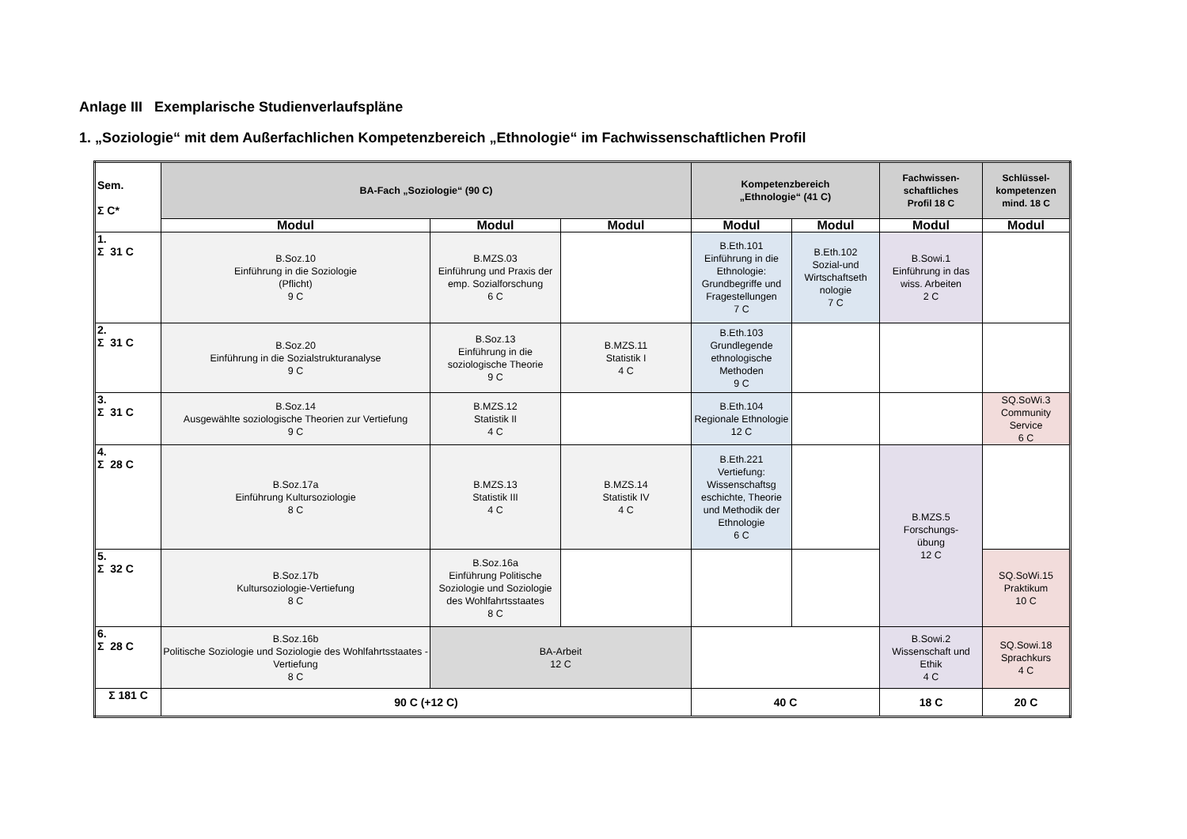Anlage III Exemplarische Studienverlaufspläne
1. „Soziologie“ mit dem Außerfachlichen Kompetenzbereich „Ethnologie“ im Fachwissenschaftlichen Profil
| Sem. Σ C* | BA-Fach „Soziologie“ (90 C) | | | Kompetenzbereich „Ethnologie“ (41 C) | | Fachwissen- schaftliches Profil 18 C | Schlüssel- kompetenzen mind. 18 C |
| --- | --- | --- | --- | --- | --- | --- | --- |
| | Modul | Modul | Modul | Modul | Modul | Modul | Modul |
| 1. Σ 31 C | B.Soz.10 Einführung in die Soziologie (Pflicht) 9 C | B.MZS.03 Einführung und Praxis der emp. Sozialforschung 6 C | | B.Eth.101 Einführung in die Ethnologie: Grundbegriffe und Fragestellungen 7 C | B.Eth.102 Sozial-und Wirtschaftseth nologie 7 C | B.Sowi.1 Einführung in das wiss. Arbeiten 2 C | |
| 2. Σ 31 C | B.Soz.20 Einführung in die Sozialstrukturanalyse 9 C | B.Soz.13 Einführung in die soziologische Theorie 9 C | B.MZS.11 Statistik I 4 C | B.Eth.103 Grundlegende ethnologische Methoden 9 C | | | |
| 3. Σ 31 C | B.Soz.14 Ausgewählte soziologische Theorien zur Vertiefung 9 C | B.MZS.12 Statistik II 4 C | | B.Eth.104 Regionale Ethnologie 12 C | | | SQ.SoWi.3 Community Service 6 C |
| 4. Σ 28 C | B.Soz.17a Einführung Kultursoziologie 8 C | B.MZS.13 Statistik III 4 C | B.MZS.14 Statistik IV 4 C | B.Eth.221 Vertiefung: Wissenschaftsg eschichte, Theorie und Methodik der Ethnologie 6 C | | B.MZS.5 Forschungs- übung 12 C | |
| 5. Σ 32 C | B.Soz.17b Kultursoziologie-Vertiefung 8 C | B.Soz.16a Einführung Politische Soziologie und Soziologie des Wohlfahrtsstaates 8 C | | | | | SQ.SoWi.15 Praktikum 10 C |
| 6. Σ 28 C | B.Soz.16b Politische Soziologie und Soziologie des Wohlfahrtsstaates -Vertiefung 8 C | BA-Arbeit 12 C | | | | B.Sowi.2 Wissenschaft und Ethik 4 C | SQ.Sowi.18 Sprachkurs 4 C |
| Σ 181 C | 90 C (+12 C) | | | 40 C | | 18 C | 20 C |